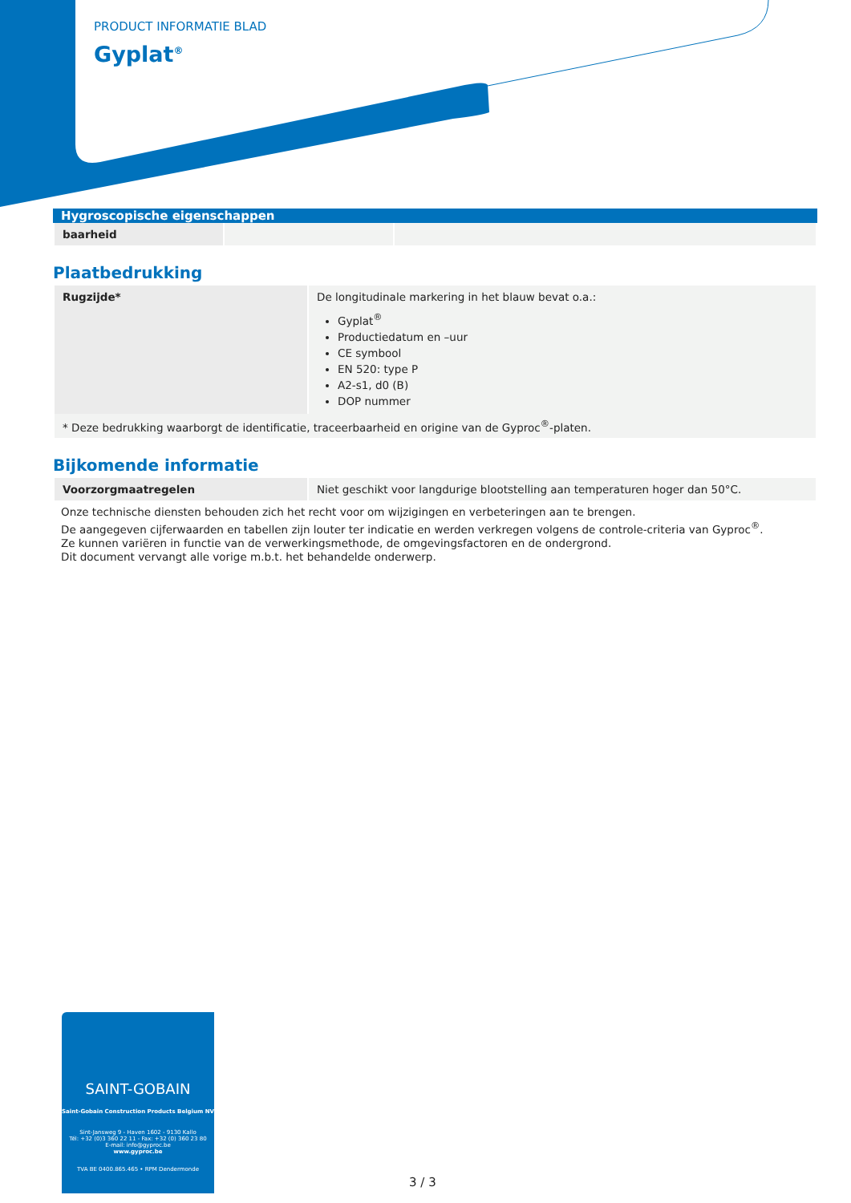PRODUCT INFORMATIE BLAD
Gyplat<sup>®</sup>
Hygroscopische eigenschappen
| baarheid | | |
Plaatbedrukking
| Rugzijde* | De longitudinale markering in het blauw bevat o.a.: Gyplat<sup>®</sup> Productiedatum en –uur CE symbool EN 520: type P A2-s1, d0 (B) DOP nummer |
| * Deze bedrukking waarborgt de identificatie, traceerbaarheid en origine van de Gyproc<sup>®</sup>-platen. | |
Bijkomende informatie
| Voorzorgmaatregelen | Niet geschikt voor langdurige blootstelling aan temperaturen hoger dan 50°C. |
Onze technische diensten behouden zich het recht voor om wijzigingen en verbeteringen aan te brengen.
De aangegeven cijferwaarden en tabellen zijn louter ter indicatie en werden verkregen volgens de controle-criteria van Gyproc<sup>®</sup>.
Ze kunnen variëren in functie van de verwerkingsmethode, de omgevingsfactoren en de ondergrond.
Dit document vervangt alle vorige m.b.t. het behandelde onderwerp.
SAINT-GOBAIN
Saint-Gobain Construction Products Belgium NV
Sint-Jansweg 9 - Haven 1602 - 9130 Kallo
Tél: +32 (0)3 360 22 11 - Fax: +32 (0) 360 23 80
E-mail: info@gyproc.be
www.gyproc.be
TVA BE 0400.865.465 • RPM Dendermonde
3 / 3